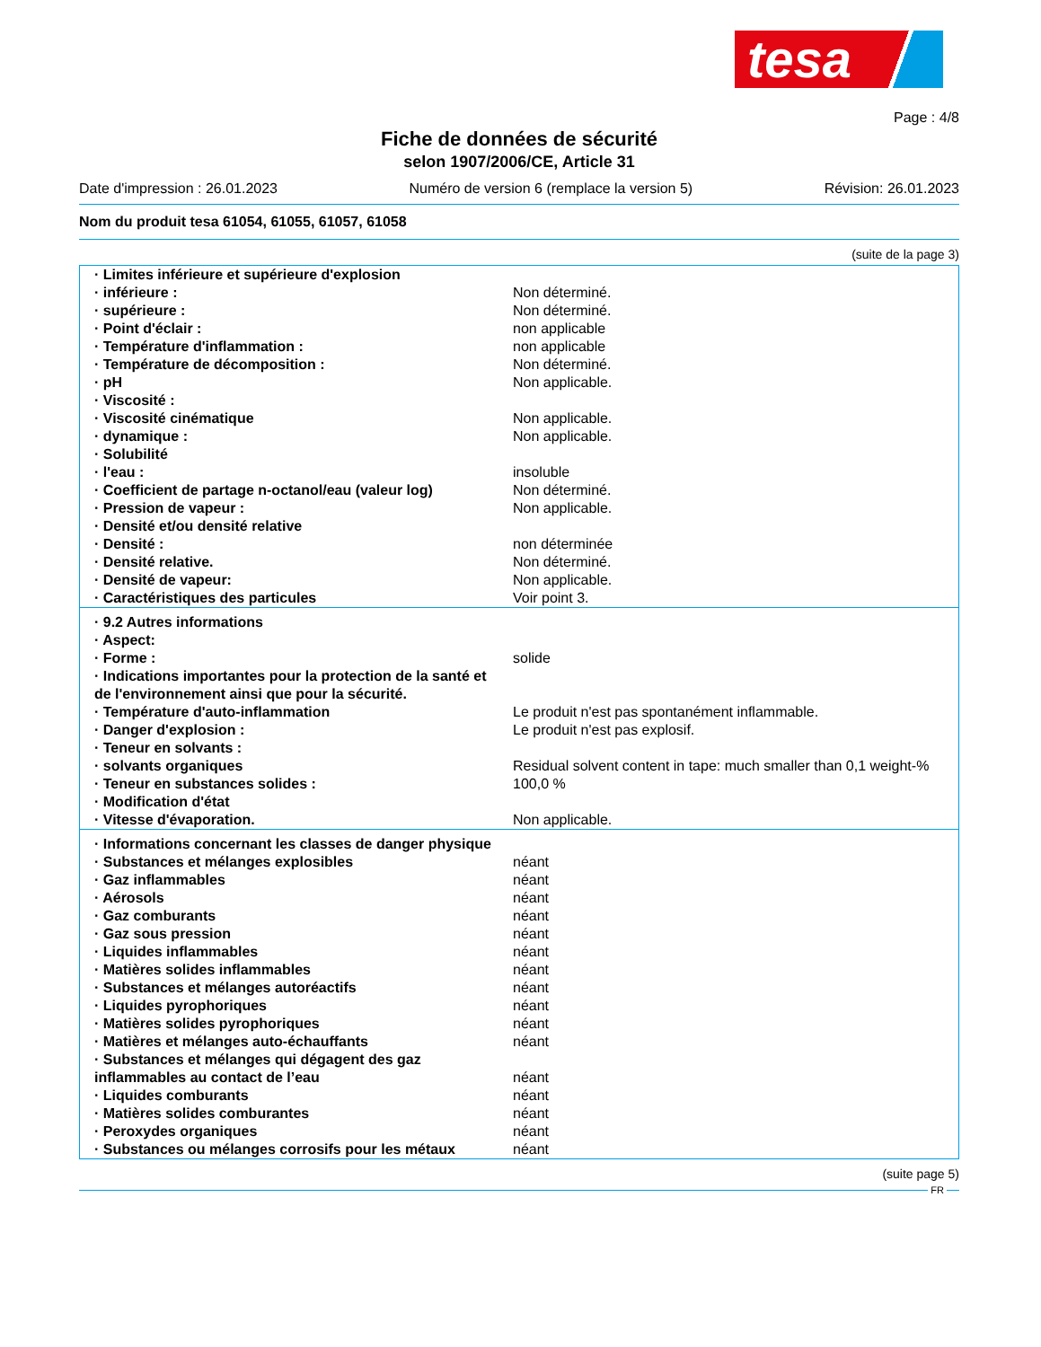tesa
Page : 4/8
Fiche de données de sécurité
selon 1907/2006/CE, Article 31
Date d'impression : 26.01.2023 Numéro de version 6 (remplace la version 5) Révision: 26.01.2023
Nom du produit tesa 61054, 61055, 61057, 61058
(suite de la page 3)
| · Limites inférieure et supérieure d'explosion | |
| · inférieure : | Non déterminé. |
| · supérieure : | Non déterminé. |
| · Point d'éclair : | non applicable |
| · Température d'inflammation : | non applicable |
| · Température de décomposition : | Non déterminé. |
| · pH | Non applicable. |
| · Viscosité : | |
| · Viscosité cinématique | Non applicable. |
| · dynamique : | Non applicable. |
| · Solubilité | |
| · l'eau : | insoluble |
| · Coefficient de partage n-octanol/eau (valeur log) | Non déterminé. |
| · Pression de vapeur : | Non applicable. |
| · Densité et/ou densité relative | |
| · Densité : | non déterminée |
| · Densité relative. | Non déterminé. |
| · Densité de vapeur: | Non applicable. |
| · Caractéristiques des particules | Voir point 3. |
| · 9.2 Autres informations | |
| · Aspect: | |
| · Forme : | solide |
| · Indications importantes pour la protection de la santé et de l'environnement ainsi que pour la sécurité. | |
| · Température d'auto-inflammation | Le produit n'est pas spontanément inflammable. |
| · Danger d'explosion : | Le produit n'est pas explosif. |
| · Teneur en solvants : | |
| · solvants organiques | Residual solvent content in tape: much smaller than 0,1 weight-% |
| · Teneur en substances solides : | 100,0 % |
| · Modification d'état | |
| · Vitesse d'évaporation. | Non applicable. |
| · Informations concernant les classes de danger physique | |
| · Substances et mélanges explosibles | néant |
| · Gaz inflammables | néant |
| · Aérosols | néant |
| · Gaz comburants | néant |
| · Gaz sous pression | néant |
| · Liquides inflammables | néant |
| · Matières solides inflammables | néant |
| · Substances et mélanges autoréactifs | néant |
| · Liquides pyrophoriques | néant |
| · Matières solides pyrophoriques | néant |
| · Matières et mélanges auto-échauffants | néant |
| · Substances et mélanges qui dégagent des gaz inflammables au contact de l’eau | néant |
| · Liquides comburants | néant |
| · Matières solides comburantes | néant |
| · Peroxydes organiques | néant |
| · Substances ou mélanges corrosifs pour les métaux | néant |
(suite page 5)
FR